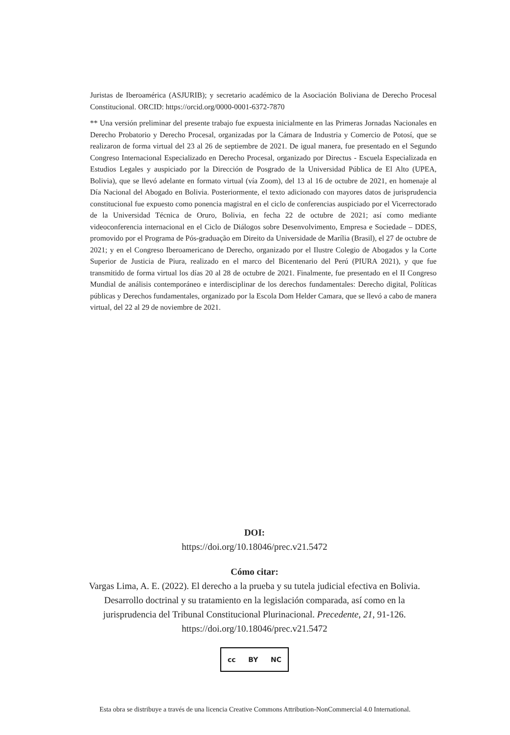Juristas de Iberoamérica (ASJURIB); y secretario académico de la Asociación Boliviana de Derecho Procesal Constitucional. ORCID: https://orcid.org/0000-0001-6372-7870
** Una versión preliminar del presente trabajo fue expuesta inicialmente en las Primeras Jornadas Nacionales en Derecho Probatorio y Derecho Procesal, organizadas por la Cámara de Industria y Comercio de Potosí, que se realizaron de forma virtual del 23 al 26 de septiembre de 2021. De igual manera, fue presentado en el Segundo Congreso Internacional Especializado en Derecho Procesal, organizado por Directus - Escuela Especializada en Estudios Legales y auspiciado por la Dirección de Posgrado de la Universidad Pública de El Alto (UPEA, Bolivia), que se llevó adelante en formato virtual (vía Zoom), del 13 al 16 de octubre de 2021, en homenaje al Día Nacional del Abogado en Bolivia. Posteriormente, el texto adicionado con mayores datos de jurisprudencia constitucional fue expuesto como ponencia magistral en el ciclo de conferencias auspiciado por el Vicerrectorado de la Universidad Técnica de Oruro, Bolivia, en fecha 22 de octubre de 2021; así como mediante videoconferencia internacional en el Ciclo de Diálogos sobre Desenvolvimento, Empresa e Sociedade – DDES, promovido por el Programa de Pós-graduação em Direito da Universidade de Marília (Brasil), el 27 de octubre de 2021; y en el Congreso Iberoamericano de Derecho, organizado por el Ilustre Colegio de Abogados y la Corte Superior de Justicia de Piura, realizado en el marco del Bicentenario del Perú (PIURA 2021), y que fue transmitido de forma virtual los días 20 al 28 de octubre de 2021. Finalmente, fue presentado en el II Congreso Mundial de análisis contemporáneo e interdisciplinar de los derechos fundamentales: Derecho digital, Políticas públicas y Derechos fundamentales, organizado por la Escola Dom Helder Camara, que se llevó a cabo de manera virtual, del 22 al 29 de noviembre de 2021.
DOI:
https://doi.org/10.18046/prec.v21.5472
Cómo citar:
Vargas Lima, A. E. (2022). El derecho a la prueba y su tutela judicial efectiva en Bolivia. Desarrollo doctrinal y su tratamiento en la legislación comparada, así como en la jurisprudencia del Tribunal Constitucional Plurinacional. Precedente, 21, 91-126. https://doi.org/10.18046/prec.v21.5472
cc BY NC
Esta obra se distribuye a través de una licencia Creative Commons Attribution-NonCommercial 4.0 International.